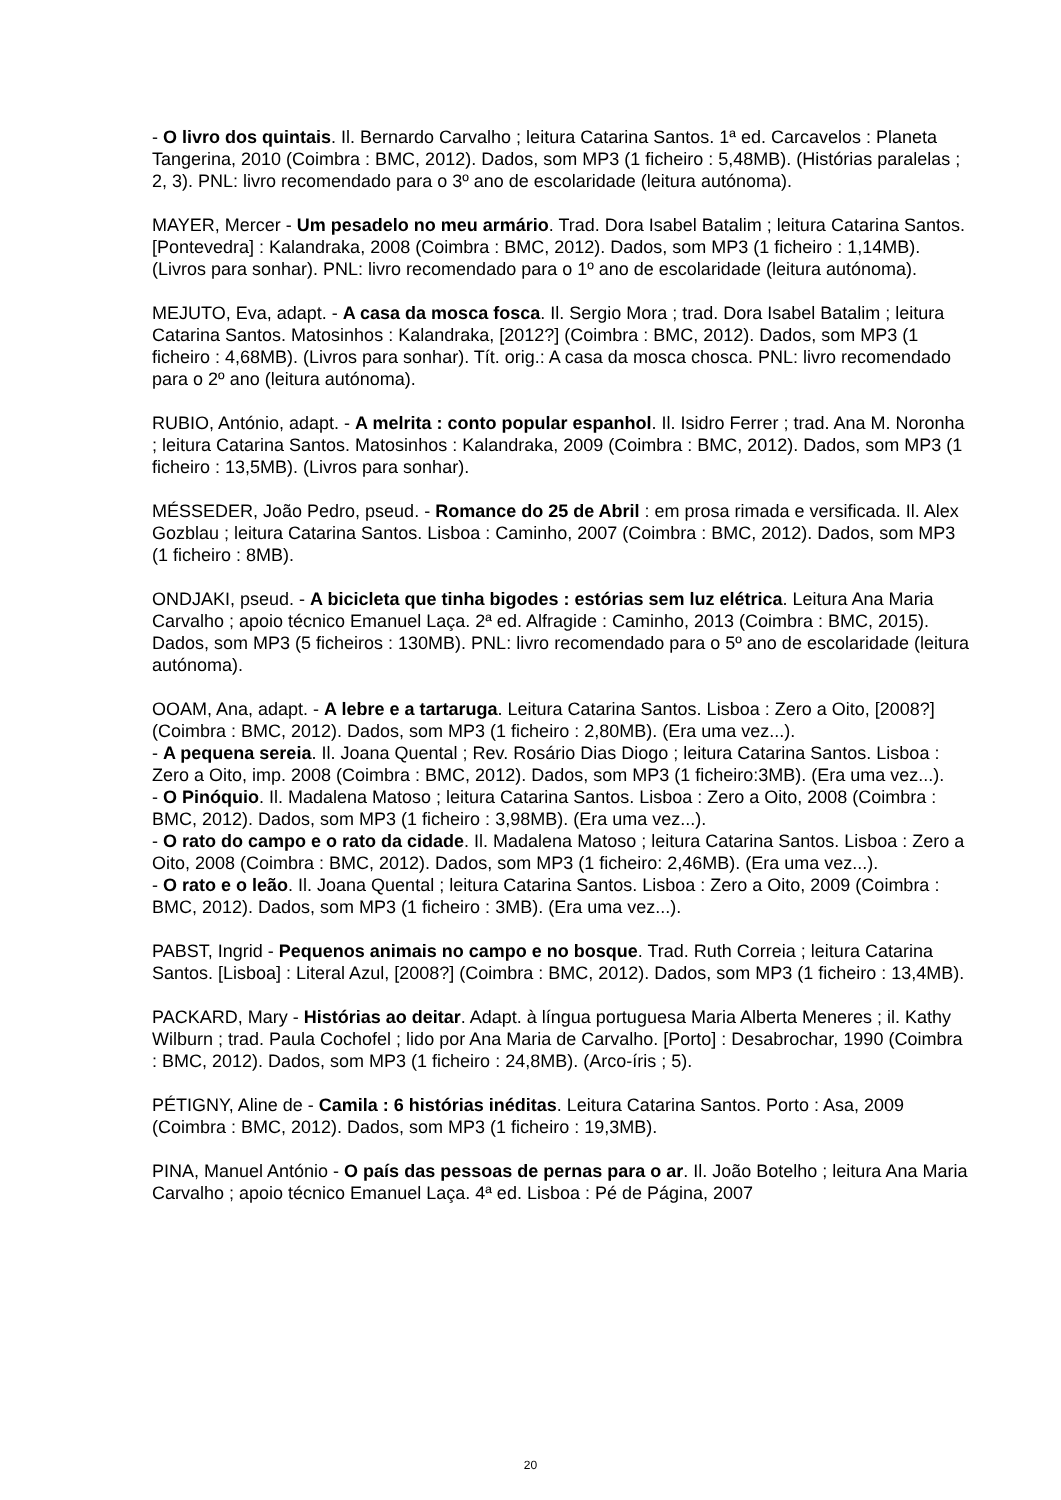- O livro dos quintais. Il. Bernardo Carvalho ; leitura Catarina Santos. 1ª ed. Carcavelos : Planeta Tangerina, 2010 (Coimbra : BMC, 2012). Dados, som MP3 (1 ficheiro : 5,48MB). (Histórias paralelas ; 2, 3). PNL: livro recomendado para o 3º ano de escolaridade (leitura autónoma).
MAYER, Mercer - Um pesadelo no meu armário. Trad. Dora Isabel Batalim ; leitura Catarina Santos. [Pontevedra] : Kalandraka, 2008 (Coimbra : BMC, 2012). Dados, som MP3 (1 ficheiro : 1,14MB). (Livros para sonhar). PNL: livro recomendado para o 1º ano de escolaridade (leitura autónoma).
MEJUTO, Eva, adapt. - A casa da mosca fosca. Il. Sergio Mora ; trad. Dora Isabel Batalim ; leitura Catarina Santos. Matosinhos : Kalandraka, [2012?] (Coimbra : BMC, 2012). Dados, som MP3 (1 ficheiro : 4,68MB). (Livros para sonhar). Tít. orig.: A casa da mosca chosca. PNL: livro recomendado para o 2º ano (leitura autónoma).
RUBIO, António, adapt. - A melrita : conto popular espanhol. Il. Isidro Ferrer ; trad. Ana M. Noronha ; leitura Catarina Santos. Matosinhos : Kalandraka, 2009 (Coimbra : BMC, 2012). Dados, som MP3 (1 ficheiro : 13,5MB). (Livros para sonhar).
MÉSSEDER, João Pedro, pseud. - Romance do 25 de Abril : em prosa rimada e versificada. Il. Alex Gozblau ; leitura Catarina Santos. Lisboa : Caminho, 2007 (Coimbra : BMC, 2012). Dados, som MP3 (1 ficheiro : 8MB).
ONDJAKI, pseud. - A bicicleta que tinha bigodes : estórias sem luz elétrica. Leitura Ana Maria Carvalho ; apoio técnico Emanuel Laça. 2ª ed. Alfragide : Caminho, 2013 (Coimbra : BMC, 2015). Dados, som MP3 (5 ficheiros : 130MB). PNL: livro recomendado para o 5º ano de escolaridade (leitura autónoma).
OOAM, Ana, adapt. - A lebre e a tartaruga. Leitura Catarina Santos. Lisboa : Zero a Oito, [2008?] (Coimbra : BMC, 2012). Dados, som MP3 (1 ficheiro : 2,80MB). (Era uma vez...).
- A pequena sereia. Il. Joana Quental ; Rev. Rosário Dias Diogo ; leitura Catarina Santos. Lisboa : Zero a Oito, imp. 2008 (Coimbra : BMC, 2012). Dados, som MP3 (1 ficheiro:3MB). (Era uma vez...).
- O Pinóquio. Il. Madalena Matoso ; leitura Catarina Santos. Lisboa : Zero a Oito, 2008 (Coimbra : BMC, 2012). Dados, som MP3 (1 ficheiro : 3,98MB). (Era uma vez...).
- O rato do campo e o rato da cidade. Il. Madalena Matoso ; leitura Catarina Santos. Lisboa : Zero a Oito, 2008 (Coimbra : BMC, 2012). Dados, som MP3 (1 ficheiro: 2,46MB). (Era uma vez...).
- O rato e o leão. Il. Joana Quental ; leitura Catarina Santos. Lisboa : Zero a Oito, 2009 (Coimbra : BMC, 2012). Dados, som MP3 (1 ficheiro : 3MB). (Era uma vez...).
PABST, Ingrid - Pequenos animais no campo e no bosque. Trad. Ruth Correia ; leitura Catarina Santos. [Lisboa] : Literal Azul, [2008?] (Coimbra : BMC, 2012). Dados, som MP3 (1 ficheiro : 13,4MB).
PACKARD, Mary - Histórias ao deitar. Adapt. à língua portuguesa Maria Alberta Meneres ; il. Kathy Wilburn ; trad. Paula Cochofel ; lido por Ana Maria de Carvalho. [Porto] : Desabrochar, 1990 (Coimbra : BMC, 2012). Dados, som MP3 (1 ficheiro : 24,8MB). (Arco-íris ; 5).
PÉTIGNY, Aline de - Camila : 6 histórias inéditas. Leitura Catarina Santos. Porto : Asa, 2009 (Coimbra : BMC, 2012). Dados, som MP3 (1 ficheiro : 19,3MB).
PINA, Manuel António - O país das pessoas de pernas para o ar. Il. João Botelho ; leitura Ana Maria Carvalho ; apoio técnico Emanuel Laça. 4ª ed. Lisboa : Pé de Página, 2007
20